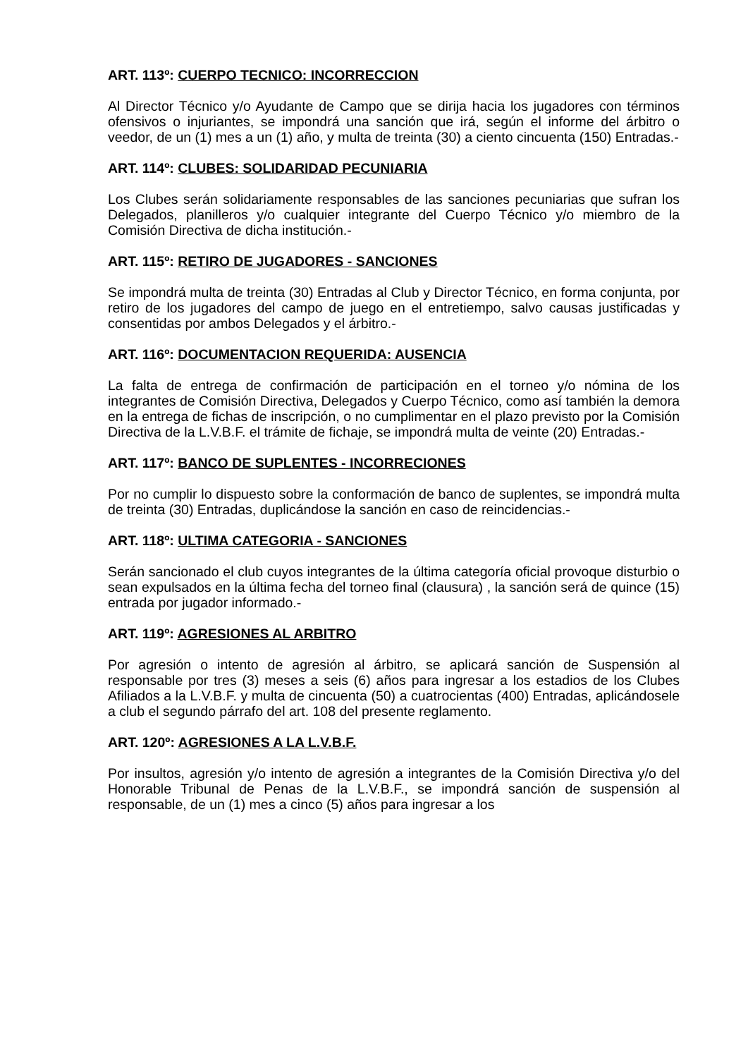ART. 113º: CUERPO TECNICO: INCORRECCION
Al Director Técnico y/o Ayudante de Campo que se dirija hacia los jugadores con términos ofensivos o injuriantes, se impondrá una sanción que irá, según el informe del árbitro o veedor, de un (1) mes a un (1) año, y multa de treinta (30) a ciento cincuenta (150) Entradas.-
ART. 114º: CLUBES: SOLIDARIDAD PECUNIARIA
Los Clubes serán solidariamente responsables de las sanciones pecuniarias que sufran los Delegados, planilleros y/o cualquier integrante del Cuerpo Técnico y/o miembro de la Comisión Directiva de dicha institución.-
ART. 115º: RETIRO DE JUGADORES - SANCIONES
Se impondrá multa de treinta (30) Entradas al Club y Director Técnico, en forma conjunta, por retiro de los jugadores del campo de juego en el entretiempo, salvo causas justificadas y consentidas por ambos Delegados y el árbitro.-
ART. 116º: DOCUMENTACION REQUERIDA: AUSENCIA
La falta de entrega de confirmación de participación en el torneo y/o nómina de los integrantes de Comisión Directiva, Delegados y Cuerpo Técnico, como así también la demora en la entrega de fichas de inscripción, o no cumplimentar en el plazo previsto por la Comisión Directiva de la L.V.B.F. el trámite de fichaje, se impondrá multa de veinte (20) Entradas.-
ART. 117º: BANCO DE SUPLENTES - INCORRECIONES
Por no cumplir lo dispuesto sobre la conformación de banco de suplentes, se impondrá multa de treinta (30) Entradas, duplicándose la sanción en caso de reincidencias.-
ART. 118º: ULTIMA CATEGORIA - SANCIONES
Serán sancionado el club cuyos integrantes de la última categoría oficial provoque disturbio o sean expulsados en la última fecha del torneo final (clausura) , la sanción será de quince (15) entrada por jugador informado.-
ART. 119º: AGRESIONES AL ARBITRO
Por agresión o intento de agresión al árbitro, se aplicará sanción de Suspensión al responsable por tres (3) meses a seis (6) años para ingresar a los estadios de los Clubes Afiliados a la L.V.B.F. y multa de cincuenta (50) a cuatrocientas (400) Entradas, aplicándosele a club el segundo párrafo del art. 108 del presente reglamento.
ART. 120º: AGRESIONES A LA L.V.B.F.
Por insultos, agresión y/o intento de agresión a integrantes de la Comisión Directiva y/o del Honorable Tribunal de Penas de la L.V.B.F., se impondrá sanción de suspensión al responsable, de un (1) mes a cinco (5) años para ingresar a los